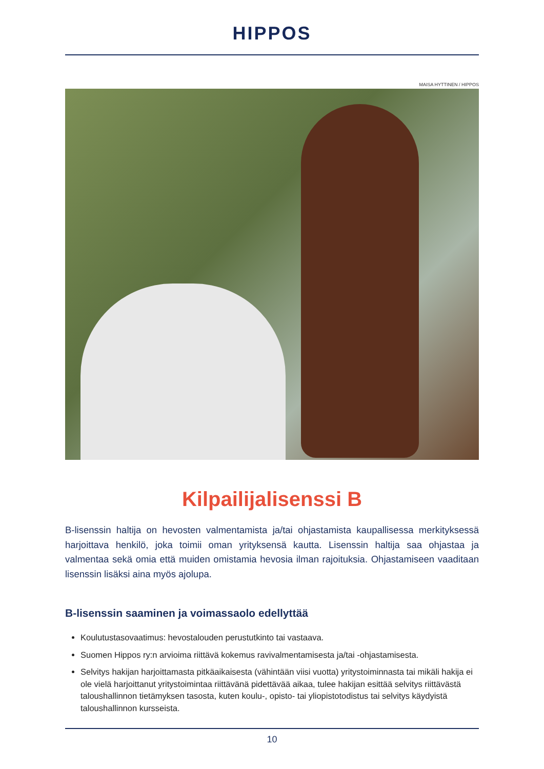HIPPOS
MAISA HYTTINEN / HIPPOS
Kilpailijalisenssi B
B-lisenssin haltija on hevosten valmentamista ja/tai ohjastamista kaupallisessa merkityksessä harjoittava henkilö, joka toimii oman yrityksensä kautta. Lisenssin haltija saa ohjastaa ja valmentaa sekä omia että muiden omistamia hevosia ilman rajoituksia. Ohjastamiseen vaaditaan lisenssin lisäksi aina myös ajolupa.
B-lisenssin saaminen ja voimassaolo edellyttää
Koulutustasovaatimus: hevostalouden perustutkinto tai vastaava.
Suomen Hippos ry:n arvioima riittävä kokemus ravivalmentamisesta ja/tai -ohjastamisesta.
Selvitys hakijan harjoittamasta pitkäaikaisesta (vähintään viisi vuotta) yritystoiminnasta tai mikäli hakija ei ole vielä harjoittanut yritystoimintaa riittävänä pidettävää aikaa, tulee hakijan esittää selvitys riittävästä taloushallinnon tietämyksen tasosta, kuten koulu-, opisto- tai yliopistotodistus tai selvitys käydyistä taloushallinnon kursseista.
10